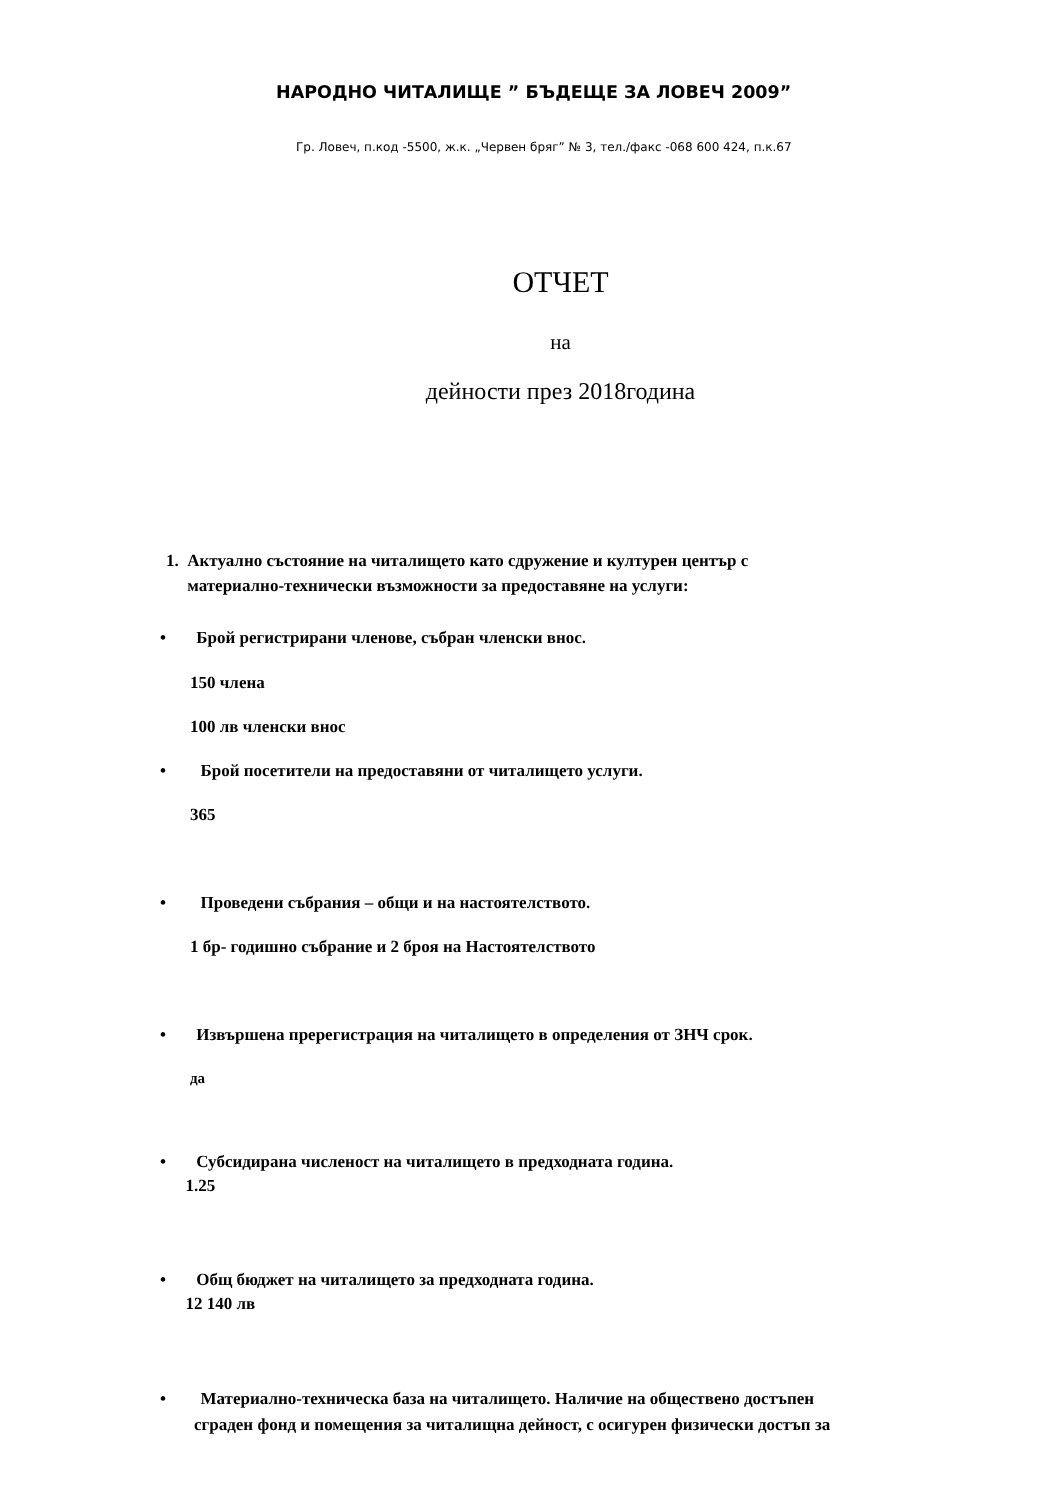НАРОДНО ЧИТАЛИЩЕ ” БЪДЕЩЕ ЗА ЛОВЕЧ 2009”
Гр. Ловеч, п.код -5500, ж.к. „Червен бряг” № 3, тел./факс -068 600 424, п.к.67
ОТЧЕТ
на
дейности през 2018година
1. Актуално състояние на читалището като сдружение и културен център с
материално-технически възможности за предоставяне на услуги:
• Брой регистрирани членове, събран членски внос.
150 члена
100 лв членски внос
• Брой посетители на предоставяни от читалището услуги.
365
• Проведени събрания – общи и на настоятелството.
1 бр- годишно събрание и 2 броя на Настоятелството
• Извършена пререгистрация на читалището в определения от ЗНЧ срок.
да
• Субсидирана численост на читалището в предходната година.
1.25
• Общ бюджет на читалището за предходната година.
12 140 лв
• Материално-техническа база на читалището. Наличие на обществено достъпен
сграден фонд и помещения за читалищна дейност, с осигурен физически достъп за